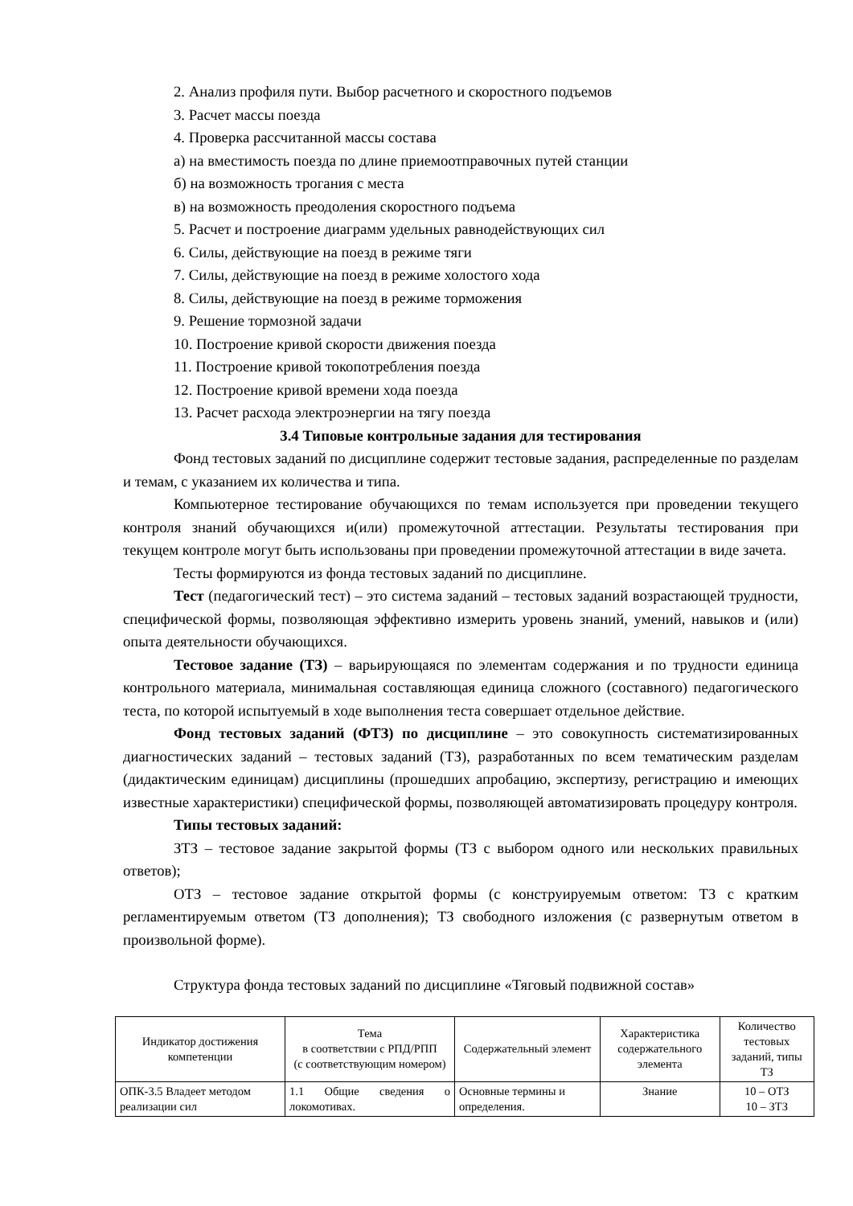2. Анализ профиля пути. Выбор расчетного и скоростного подъемов
3. Расчет массы поезда
4. Проверка рассчитанной массы состава
а) на вместимость поезда по длине приемоотправочных путей станции
б) на возможность трогания с места
в) на возможность преодоления скоростного подъема
5. Расчет и построение диаграмм удельных равнодействующих сил
6. Силы, действующие на поезд в режиме тяги
7. Силы, действующие на поезд в режиме холостого хода
8. Силы, действующие на поезд в режиме торможения
9. Решение тормозной задачи
10. Построение кривой скорости движения поезда
11. Построение кривой токопотребления поезда
12. Построение кривой времени хода поезда
13. Расчет расхода электроэнергии на тягу поезда
3.4 Типовые контрольные задания для тестирования
Фонд тестовых заданий по дисциплине содержит тестовые задания, распределенные по разделам и темам, с указанием их количества и типа.
Компьютерное тестирование обучающихся по темам используется при проведении текущего контроля знаний обучающихся и(или) промежуточной аттестации. Результаты тестирования при текущем контроле могут быть использованы при проведении промежуточной аттестации в виде зачета.
Тесты формируются из фонда тестовых заданий по дисциплине.
Тест (педагогический тест) – это система заданий – тестовых заданий возрастающей трудности, специфической формы, позволяющая эффективно измерить уровень знаний, умений, навыков и (или) опыта деятельности обучающихся.
Тестовое задание (ТЗ) – варьирующаяся по элементам содержания и по трудности единица контрольного материала, минимальная составляющая единица сложного (составного) педагогического теста, по которой испытуемый в ходе выполнения теста совершает отдельное действие.
Фонд тестовых заданий (ФТЗ) по дисциплине – это совокупность систематизированных диагностических заданий – тестовых заданий (ТЗ), разработанных по всем тематическим разделам (дидактическим единицам) дисциплины (прошедших апробацию, экспертизу, регистрацию и имеющих известные характеристики) специфической формы, позволяющей автоматизировать процедуру контроля.
Типы тестовых заданий:
ЗТЗ – тестовое задание закрытой формы (ТЗ с выбором одного или нескольких правильных ответов);
ОТЗ – тестовое задание открытой формы (с конструируемым ответом: ТЗ с кратким регламентируемым ответом (ТЗ дополнения); ТЗ свободного изложения (с развернутым ответом в произвольной форме).
Структура фонда тестовых заданий по дисциплине «Тяговый подвижной состав»
| Индикатор достижения компетенции | Тема в соответствии с РПД/РПП (с соответствующим номером) | Содержательный элемент | Характеристика содержательного элемента | Количество тестовых заданий, типы ТЗ |
| --- | --- | --- | --- | --- |
| ОПК-3.5 Владеет методом реализации сил | 1.1 Общие сведения о локомотивах. | Основные термины и определения. | Знание | 10 – ОТЗ 10 – ЗТЗ |